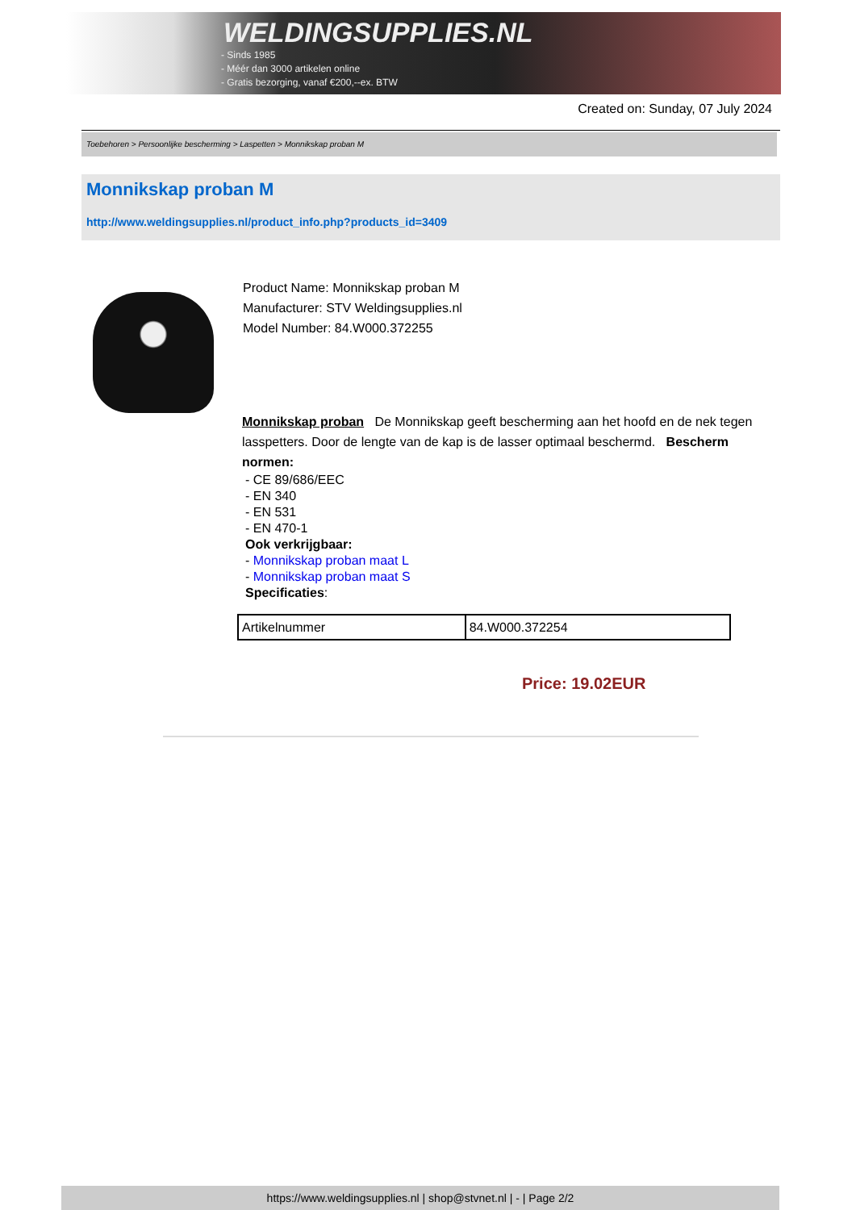WELDINGSUPPLIES.NL
- Sinds 1985
- Méér dan 3000 artikelen online
- Gratis bezorging, vanaf €200,--ex. BTW
Created on: Sunday, 07 July 2024
Toebehoren > Persoonlijke bescherming > Laspetten > Monnikskap proban M
Monnikskap proban M
http://www.weldingsupplies.nl/product_info.php?products_id=3409
Product Name: Monnikskap proban M
Manufacturer: STV Weldingsupplies.nl
Model Number: 84.W000.372255
Monnikskap proban De Monnikskap geeft bescherming aan het hoofd en de nek tegen lasspetters. Door de lengte van de kap is de lasser optimaal beschermd. Bescherm normen:
- CE 89/686/EEC
- EN 340
- EN 531
- EN 470-1
Ook verkrijgbaar:
- Monnikskap proban maat L
- Monnikskap proban maat S
Specificaties:
| Artikelnummer | 84.W000.372254 |
Price: 19.02EUR
https://www.weldingsupplies.nl | shop@stvnet.nl | - | Page 2/2